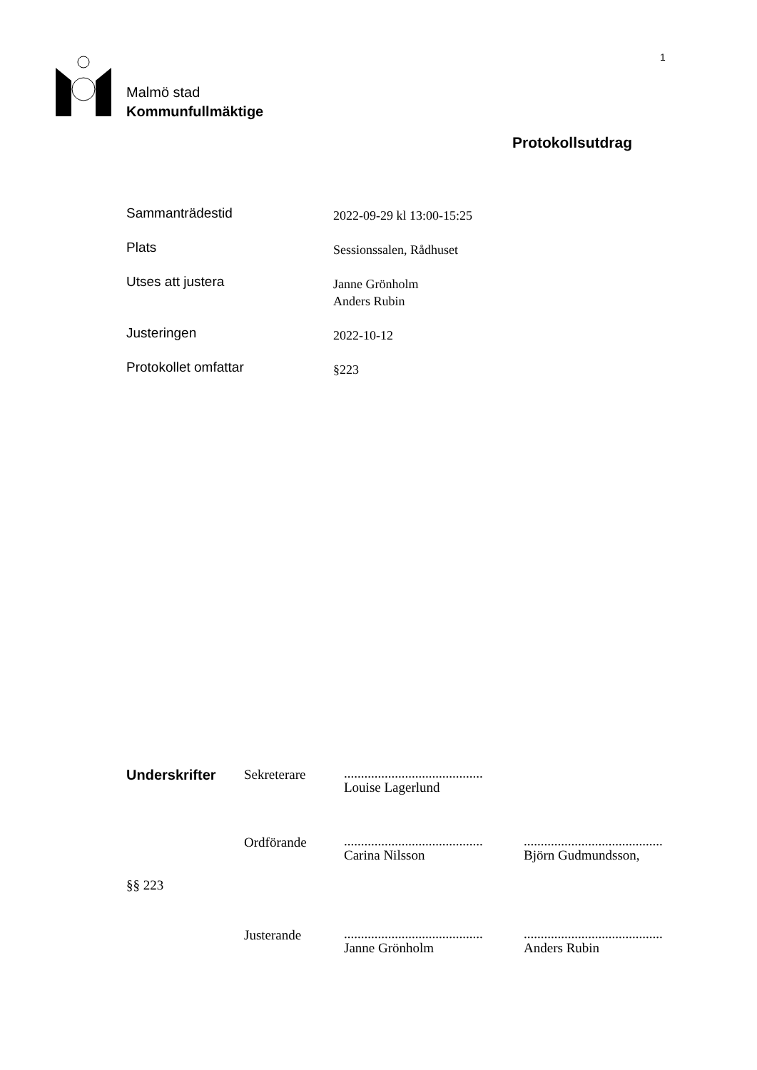1
Malmö stad
Kommunfullmäktige
Protokollsutdrag
Sammanträdestid
2022-09-29 kl 13:00-15:25
Plats
Sessionssalen, Rådhuset
Utses att justera
Janne Grönholm
Anders Rubin
Justeringen
2022-10-12
Protokollet omfattar
§223
| Underskrifter | Sekreterare | ......................................... Louise Lagerlund | |
| | Ordförande | ......................................... Carina Nilsson | ......................................... Björn Gudmundsson, |
| §§ 223 | | | |
| | Justerande | ......................................... Janne Grönholm | ......................................... Anders Rubin |